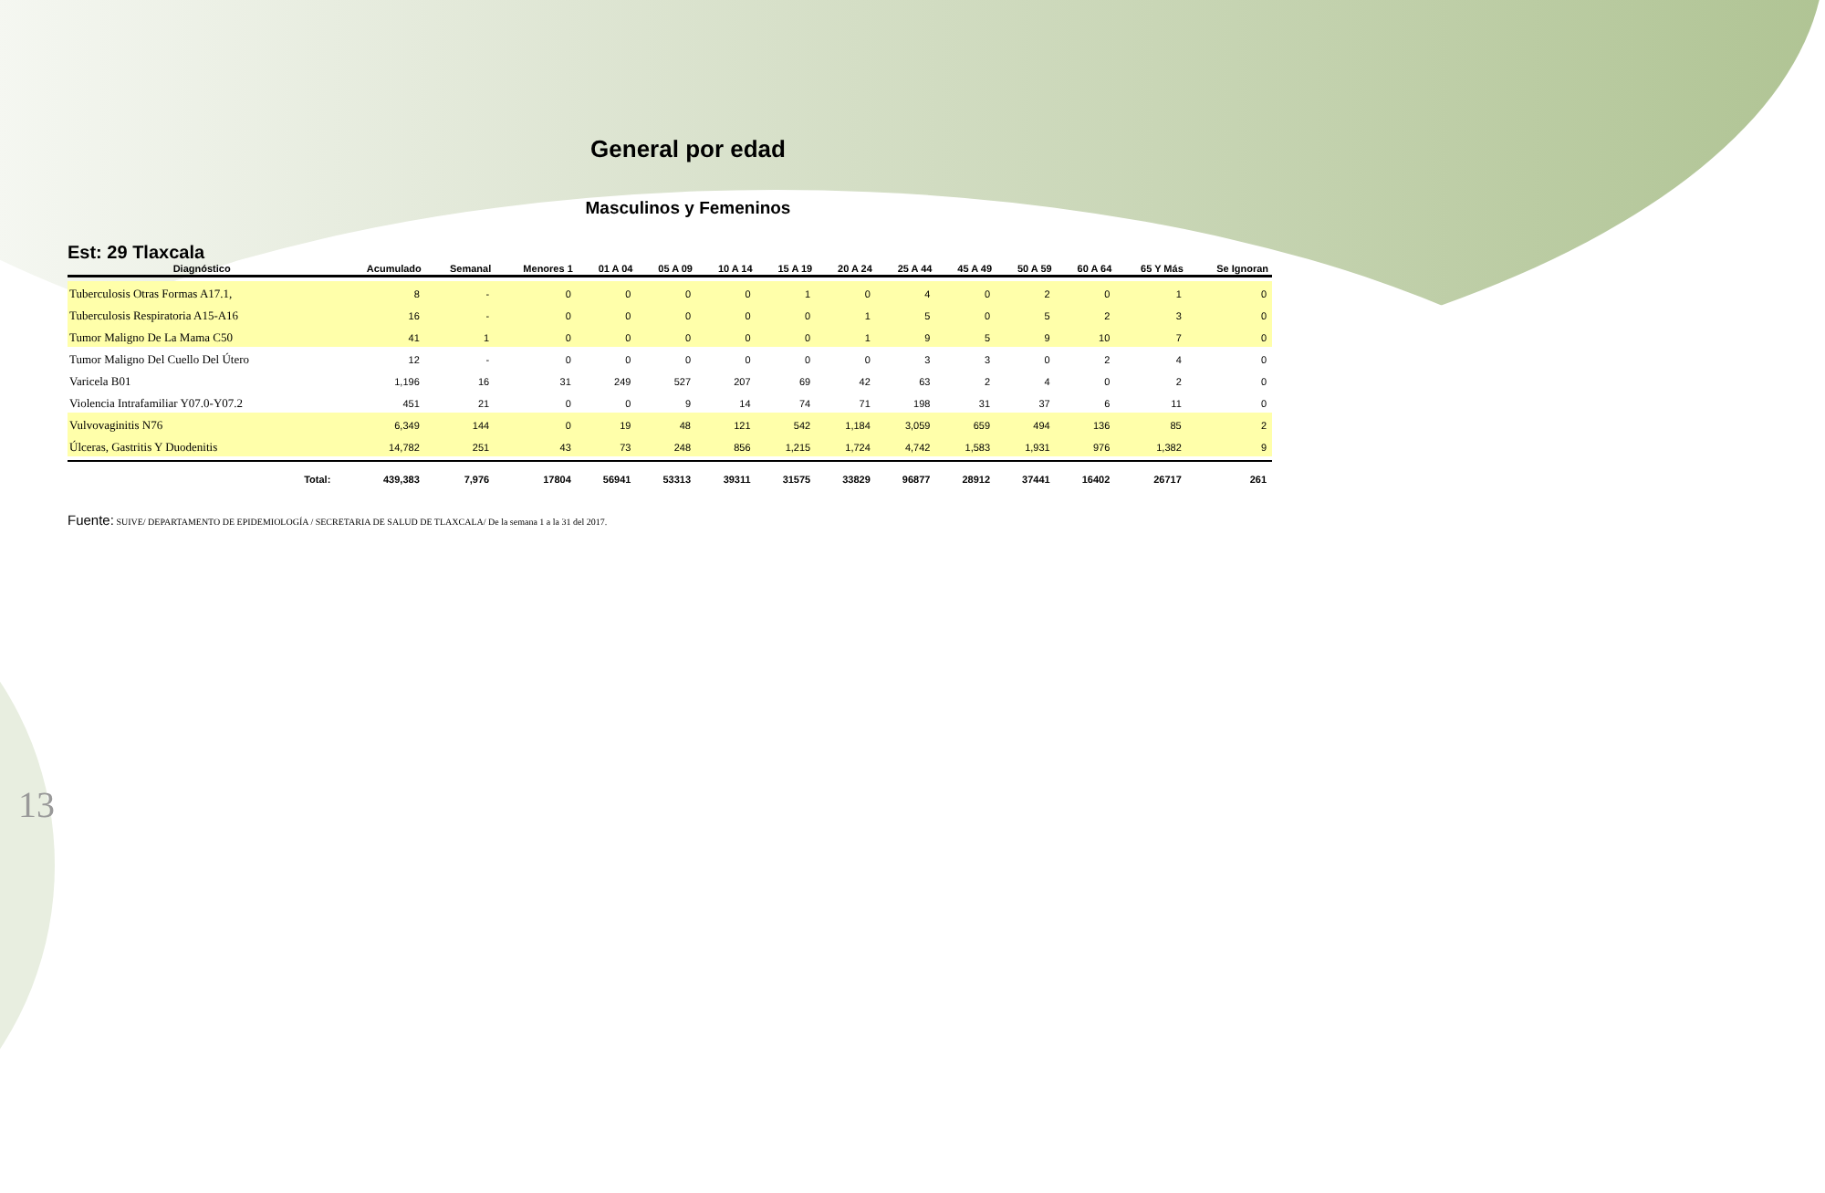General por edad
Masculinos y Femeninos
Est: 29 Tlaxcala
| Diagnóstico | Acumulado | Semanal | Menores 1 | 01 A 04 | 05 A 09 | 10 A 14 | 15 A 19 | 20 A 24 | 25 A 44 | 45 A 49 | 50 A 59 | 60 A 64 | 65 Y Más | Se Ignoran |
| --- | --- | --- | --- | --- | --- | --- | --- | --- | --- | --- | --- | --- | --- | --- |
| Tuberculosis Otras Formas A17.1, | 8 | - | 0 | 0 | 0 | 0 | 1 | 0 | 4 | 0 | 2 | 0 | 1 | 0 |
| Tuberculosis Respiratoria A15-A16 | 16 | - | 0 | 0 | 0 | 0 | 0 | 1 | 5 | 0 | 5 | 2 | 3 | 0 |
| Tumor Maligno De La Mama C50 | 41 | 1 | 0 | 0 | 0 | 0 | 0 | 1 | 9 | 5 | 9 | 10 | 7 | 0 |
| Tumor Maligno Del Cuello Del Útero | 12 | - | 0 | 0 | 0 | 0 | 0 | 0 | 3 | 3 | 0 | 2 | 4 | 0 |
| Varicela B01 | 1,196 | 16 | 31 | 249 | 527 | 207 | 69 | 42 | 63 | 2 | 4 | 0 | 2 | 0 |
| Violencia Intrafamiliar Y07.0-Y07.2 | 451 | 21 | 0 | 0 | 9 | 14 | 74 | 71 | 198 | 31 | 37 | 6 | 11 | 0 |
| Vulvovaginitis N76 | 6,349 | 144 | 0 | 19 | 48 | 121 | 542 | 1,184 | 3,059 | 659 | 494 | 136 | 85 | 2 |
| Úlceras, Gastritis Y Duodenitis | 14,782 | 251 | 43 | 73 | 248 | 856 | 1,215 | 1,724 | 4,742 | 1,583 | 1,931 | 976 | 1,382 | 9 |
| Total: | 439,383 | 7,976 | 17804 | 56941 | 53313 | 39311 | 31575 | 33829 | 96877 | 28912 | 37441 | 16402 | 26717 | 261 |
Fuente: SUIVE/ DEPARTAMENTO DE EPIDEMIOLOGÍA / SECRETARIA DE SALUD DE TLAXCALA/ De la semana 1 a la 31 del 2017.
13